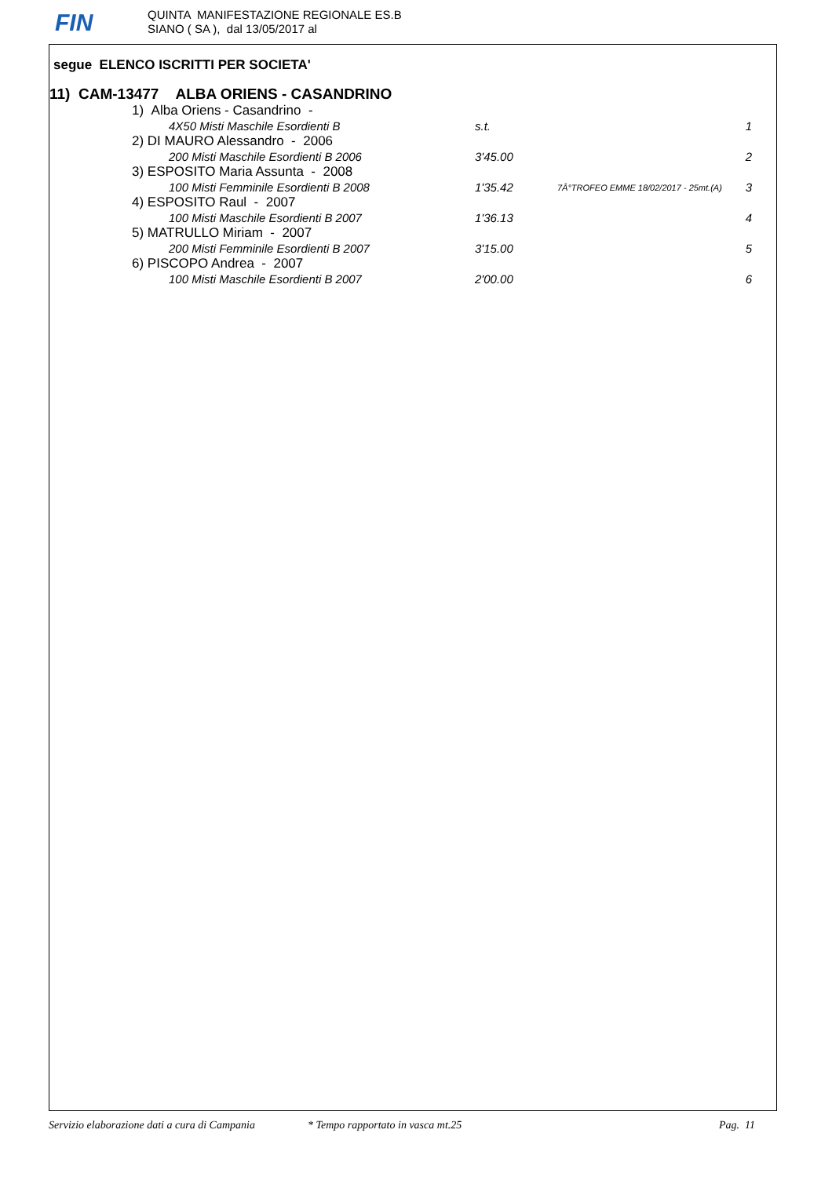FIN
QUINTA MANIFESTAZIONE REGIONALE ES.B
SIANO ( SA ), dal 13/05/2017 al
segue ELENCO ISCRITTI PER SOCIETA'
11) CAM-13477 ALBA ORIENS - CASANDRINO
| 1) Alba Oriens - Casandrino - | | | |
| 4X50 Misti Maschile Esordienti B | s.t. | | 1 |
| 2) DI MAURO Alessandro - 2006 | | | |
| 200 Misti Maschile Esordienti B 2006 | 3'45.00 | | 2 |
| 3) ESPOSITO Maria Assunta - 2008 | | | |
| 100 Misti Femminile Esordienti B 2008 | 1'35.42 | 7Â°TROFEO EMME 18/02/2017 - 25mt.(A) | 3 |
| 4) ESPOSITO Raul - 2007 | | | |
| 100 Misti Maschile Esordienti B 2007 | 1'36.13 | | 4 |
| 5) MATRULLO Miriam - 2007 | | | |
| 200 Misti Femminile Esordienti B 2007 | 3'15.00 | | 5 |
| 6) PISCOPO Andrea - 2007 | | | |
| 100 Misti Maschile Esordienti B 2007 | 2'00.00 | | 6 |
Servizio elaborazione dati a cura di Campania * Tempo rapportato in vasca mt.25 Pag. 11